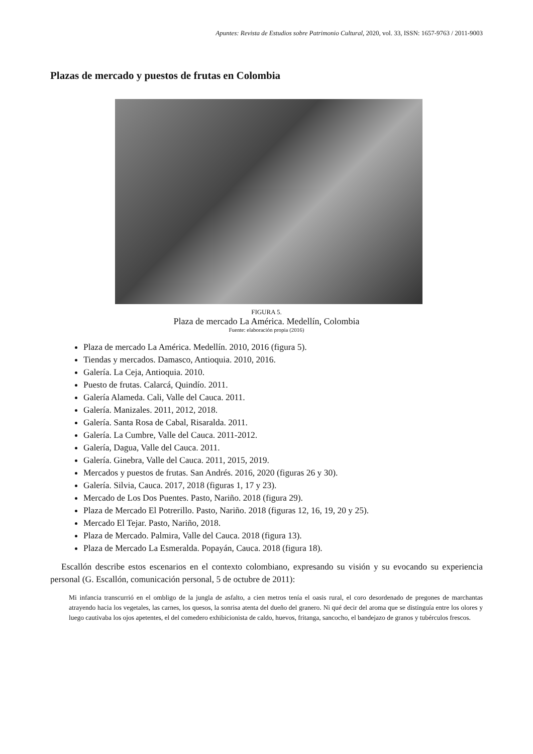Apuntes: Revista de Estudios sobre Patrimonio Cultural, 2020, vol. 33, ISSN: 1657-9763 / 2011-9003
Plazas de mercado y puestos de frutas en Colombia
FIGURA 5.
Plaza de mercado La América. Medellín, Colombia
Fuente: elaboración propia (2016)
Plaza de mercado La América. Medellín. 2010, 2016 (figura 5).
Tiendas y mercados. Damasco, Antioquia. 2010, 2016.
Galería. La Ceja, Antioquia. 2010.
Puesto de frutas. Calarcá, Quindío. 2011.
Galería Alameda. Cali, Valle del Cauca. 2011.
Galería. Manizales. 2011, 2012, 2018.
Galería. Santa Rosa de Cabal, Risaralda. 2011.
Galería. La Cumbre, Valle del Cauca. 2011-2012.
Galería, Dagua, Valle del Cauca. 2011.
Galería. Ginebra, Valle del Cauca. 2011, 2015, 2019.
Mercados y puestos de frutas. San Andrés. 2016, 2020 (figuras 26 y 30).
Galería. Silvia, Cauca. 2017, 2018 (figuras 1, 17 y 23).
Mercado de Los Dos Puentes. Pasto, Nariño. 2018 (figura 29).
Plaza de Mercado El Potrerillo. Pasto, Nariño. 2018 (figuras 12, 16, 19, 20 y 25).
Mercado El Tejar. Pasto, Nariño, 2018.
Plaza de Mercado. Palmira, Valle del Cauca. 2018 (figura 13).
Plaza de Mercado La Esmeralda. Popayán, Cauca. 2018 (figura 18).
Escallón describe estos escenarios en el contexto colombiano, expresando su visión y su evocando su experiencia personal (G. Escallón, comunicación personal, 5 de octubre de 2011):
Mi infancia transcurrió en el ombligo de la jungla de asfalto, a cien metros tenía el oasis rural, el coro desordenado de pregones de marchantas atrayendo hacia los vegetales, las carnes, los quesos, la sonrisa atenta del dueño del granero. Ni qué decir del aroma que se distinguía entre los olores y luego cautivaba los ojos apetentes, el del comedero exhibicionista de caldo, huevos, fritanga, sancocho, el bandejazo de granos y tubérculos frescos.